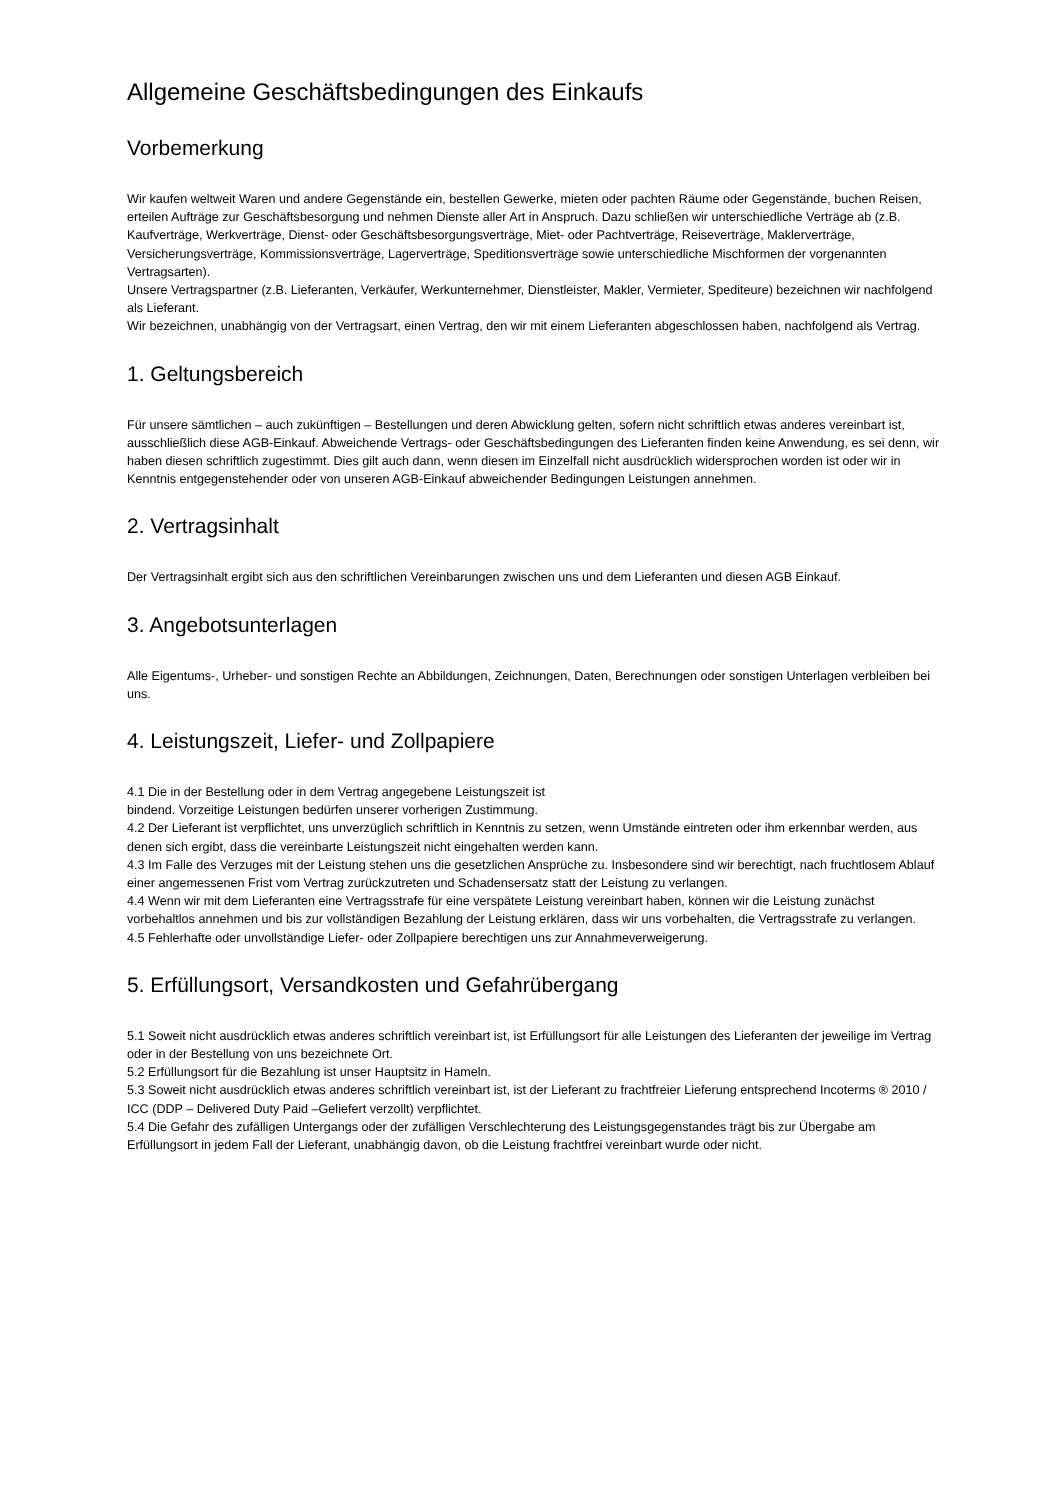Allgemeine Geschäftsbedingungen des Einkaufs
Vorbemerkung
Wir kaufen weltweit Waren und andere Gegenstände ein, bestellen Gewerke, mieten oder pachten Räume oder Gegenstände, buchen Reisen, erteilen Aufträge zur Geschäftsbesorgung und nehmen Dienste aller Art in Anspruch. Dazu schließen wir unterschiedliche Verträge ab (z.B. Kaufverträge, Werkverträge, Dienst- oder Geschäftsbesorgungsverträge, Miet- oder Pachtverträge, Reiseverträge, Maklerverträge, Versicherungsverträge, Kommissionsverträge, Lagerverträge, Speditionsverträge sowie unterschiedliche Mischformen der vorgenannten Vertragsarten).
Unsere Vertragspartner (z.B. Lieferanten, Verkäufer, Werkunternehmer, Dienstleister, Makler, Vermieter, Spediteure) bezeichnen wir nachfolgend als Lieferant.
Wir bezeichnen, unabhängig von der Vertragsart, einen Vertrag, den wir mit einem Lieferanten abgeschlossen haben, nachfolgend als Vertrag.
1. Geltungsbereich
Für unsere sämtlichen – auch zukünftigen – Bestellungen und deren Abwicklung gelten, sofern nicht schriftlich etwas anderes vereinbart ist, ausschließlich diese AGB-Einkauf. Abweichende Vertrags- oder Geschäftsbedingungen des Lieferanten finden keine Anwendung, es sei denn, wir haben diesen schriftlich zugestimmt. Dies gilt auch dann, wenn diesen im Einzelfall nicht ausdrücklich widersprochen worden ist oder wir in Kenntnis entgegenstehender oder von unseren AGB-Einkauf abweichender Bedingungen Leistungen annehmen.
2. Vertragsinhalt
Der Vertragsinhalt ergibt sich aus den schriftlichen Vereinbarungen zwischen uns und dem Lieferanten und diesen AGB Einkauf.
3. Angebotsunterlagen
Alle Eigentums-, Urheber- und sonstigen Rechte an Abbildungen, Zeichnungen, Daten, Berechnungen oder sonstigen Unterlagen verbleiben bei uns.
4. Leistungszeit, Liefer- und Zollpapiere
4.1 Die in der Bestellung oder in dem Vertrag angegebene Leistungszeit ist
bindend. Vorzeitige Leistungen bedürfen unserer vorherigen Zustimmung.
4.2 Der Lieferant ist verpflichtet, uns unverzüglich schriftlich in Kenntnis zu setzen, wenn Umstände eintreten oder ihm erkennbar werden, aus denen sich ergibt, dass die vereinbarte Leistungszeit nicht eingehalten werden kann.
4.3 Im Falle des Verzuges mit der Leistung stehen uns die gesetzlichen Ansprüche zu. Insbesondere sind wir berechtigt, nach fruchtlosem Ablauf einer angemessenen Frist vom Vertrag zurückzutreten und Schadensersatz statt der Leistung zu verlangen.
4.4 Wenn wir mit dem Lieferanten eine Vertragsstrafe für eine verspätete Leistung vereinbart haben, können wir die Leistung zunächst vorbehaltlos annehmen und bis zur vollständigen Bezahlung der Leistung erklären, dass wir uns vorbehalten, die Vertragsstrafe zu verlangen.
4.5 Fehlerhafte oder unvollständige Liefer- oder Zollpapiere berechtigen uns zur Annahmeverweigerung.
5. Erfüllungsort, Versandkosten und Gefahrübergang
5.1 Soweit nicht ausdrücklich etwas anderes schriftlich vereinbart ist, ist Erfüllungsort für alle Leistungen des Lieferanten der jeweilige im Vertrag oder in der Bestellung von uns bezeichnete Ort.
5.2 Erfüllungsort für die Bezahlung ist unser Hauptsitz in Hameln.
5.3 Soweit nicht ausdrücklich etwas anderes schriftlich vereinbart ist, ist der Lieferant zu frachtfreier Lieferung entsprechend Incoterms ® 2010 / ICC (DDP – Delivered Duty Paid –Geliefert verzollt) verpflichtet.
5.4 Die Gefahr des zufälligen Untergangs oder der zufälligen Verschlechterung des Leistungsgegenstandes trägt bis zur Übergabe am Erfüllungsort in jedem Fall der Lieferant, unabhängig davon, ob die Leistung frachtfrei vereinbart wurde oder nicht.